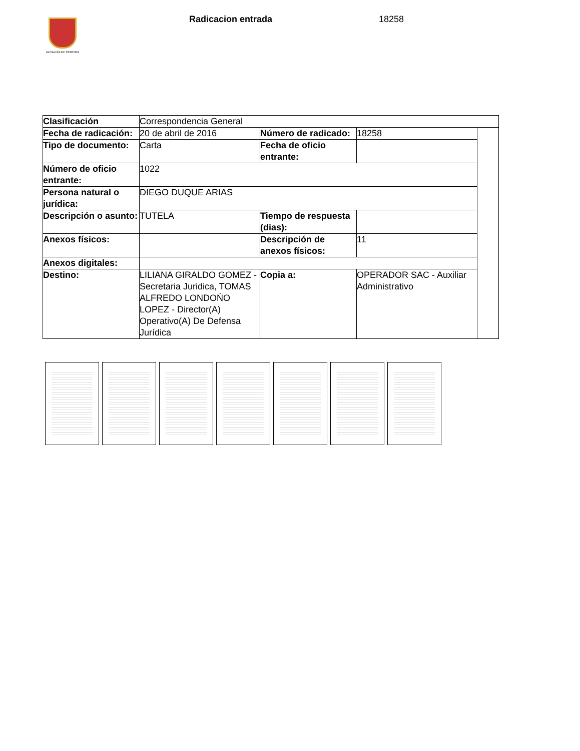ALCALDÍA DE PEREIRA Radicacion entrada 18258
| Clasificación | Correspondencia General | | | |
| Fecha de radicación: | 20 de abril de 2016 | Número de radicado: | 18258 | |
| Tipo de documento: | Carta | Fecha de oficio entrante: | | |
| Número de oficio entrante: | 1022 | | | |
| Persona natural o jurídica: | DIEGO DUQUE ARIAS | | | |
| Descripción o asunto: | TUTELA | Tiempo de respuesta (dias): | | |
| Anexos físicos: | | Descripción de anexos físicos: | 11 | |
| Anexos digitales: | | | | |
| Destino: | LILIANA GIRALDO GOMEZ - Secretaria Juridica, TOMAS ALFREDO LONDOŃO LOPEZ - Director(A) Operativo(A) De Defensa Jurídica | Copia a: | OPERADOR SAC - Auxiliar Administrativo | |